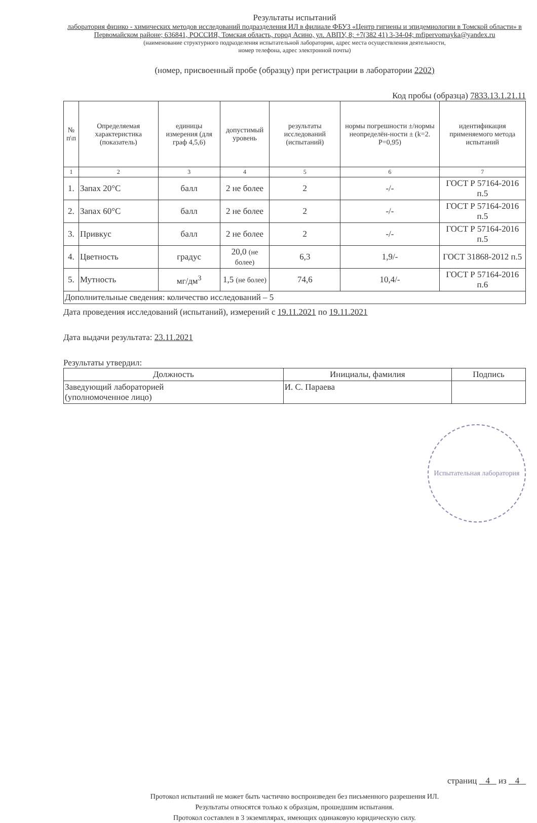Результаты испытаний
лаборатория физико - химических методов исследований подразделения ИЛ в филиале ФБУЗ «Центр гигиены и эпидемиологии в Томской области» в Первомайском районе; 636841, РОССИЯ, Томская область, город Асино, ул. АВПУ, 8; +7(382 41) 3-34-04; mfipervomayka@yandex.ru
(наименование структурного подразделения испытательной лаборатории, адрес места осуществления деятельности,
номер телефона, адрес электронной почты)
(номер, присвоенный пробе (образцу) при регистрации в лаборатории 2202)
Код пробы (образца) 7833.13.1.21.11
| № п\п | Определяемая характеристика (показатель) | единицы измерения (для граф 4,5,6) | допустимый уровень | результаты исследований (испытаний) | нормы погрешности ±/нормы неопределён-ности ± (k=2. P=0,95) | идентификация применяемого метода испытаний |
| --- | --- | --- | --- | --- | --- | --- |
| 1 | 2 | 3 | 4 | 5 | 6 | 7 |
| 1. | Запах 20°С | балл | 2 не более | 2 | -/- | ГОСТ Р 57164-2016 п.5 |
| 2. | Запах 60°С | балл | 2 не более | 2 | -/- | ГОСТ Р 57164-2016 п.5 |
| 3. | Привкус | балл | 2 не более | 2 | -/- | ГОСТ Р 57164-2016 п.5 |
| 4. | Цветность | градус | 20,0 (не более) | 6,3 | 1,9/- | ГОСТ 31868-2012 п.5 |
| 5. | Мутность | мг/дм<sup>3</sup> | 1,5 (не более) | 74,6 | 10,4/- | ГОСТ Р 57164-2016 п.6 |
| Дополнительные сведения: количество исследований – 5 | | | | | | |
Дата проведения исследований (испытаний), измерений с 19.11.2021 по 19.11.2021
Дата выдачи результата: 23.11.2021
Результаты утвердил:
| Должность | Инициалы, фамилия | Подпись |
| Заведующий лабораторией (уполномоченное лицо) | И. С. Параева | |
Испытательная лаборатория
страниц 4 из 4
Протокол испытаний не может быть частично воспроизведен без письменного разрешения ИЛ.
Результаты относятся только к образцам, прошедшим испытания.
Протокол составлен в 3 экземплярах, имеющих одинаковую юридическую силу.